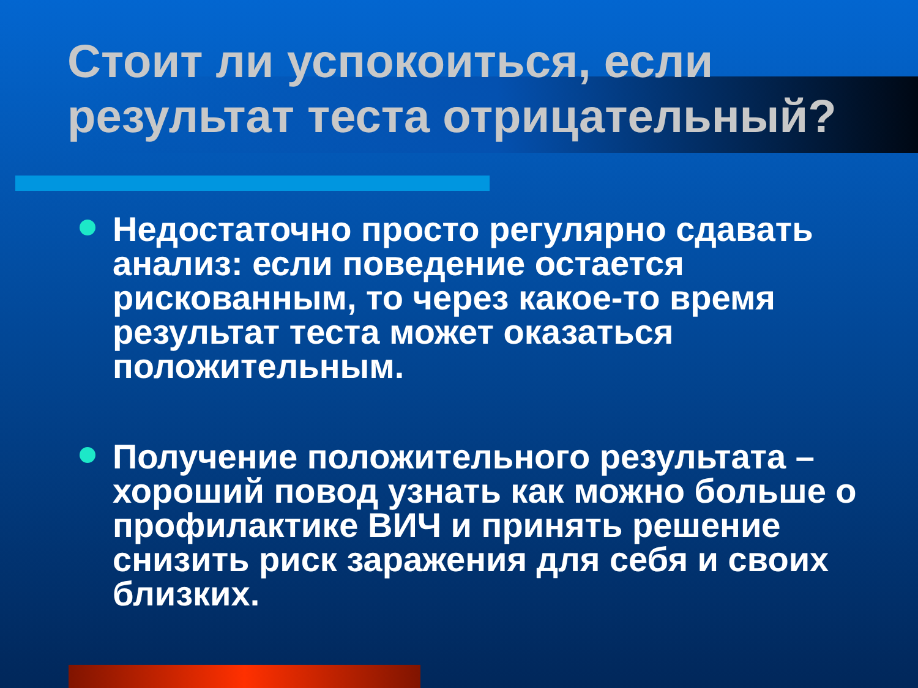Стоит ли успокоиться, если результат теста отрицательный?
Недостаточно просто регулярно сдавать анализ: если поведение остается рискованным, то через какое-то время результат теста может оказаться положительным.
Получение положительного результата – хороший повод узнать как можно больше о профилактике ВИЧ и принять решение снизить риск заражения для себя и своих близких.